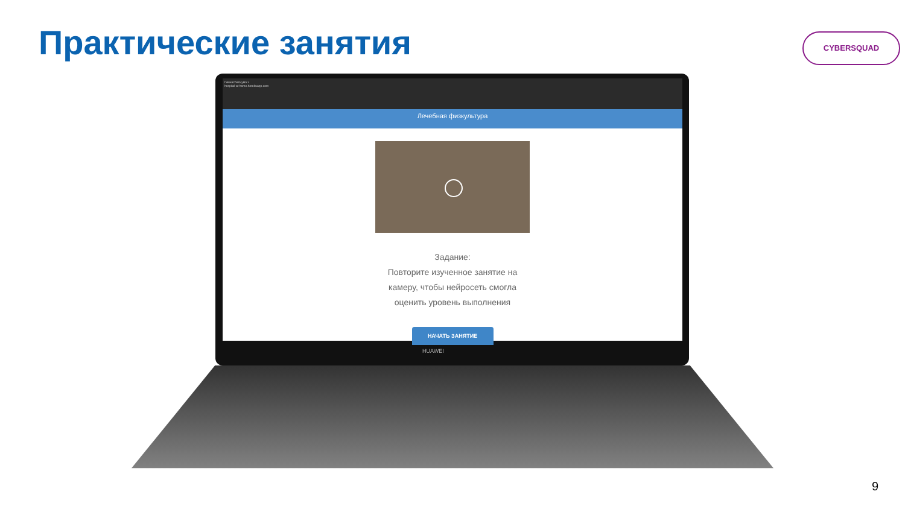Практические занятия CYBERSQUAD
Гимнастика ума ×
hospital-at-home.herokuapp.com
Лечебная физкультура
Задание:
Повторите изученное занятие на
камеру, чтобы нейросеть смогла
оценить уровень выполнения
НАЧАТЬ ЗАНЯТИЕ
HUAWEI
9